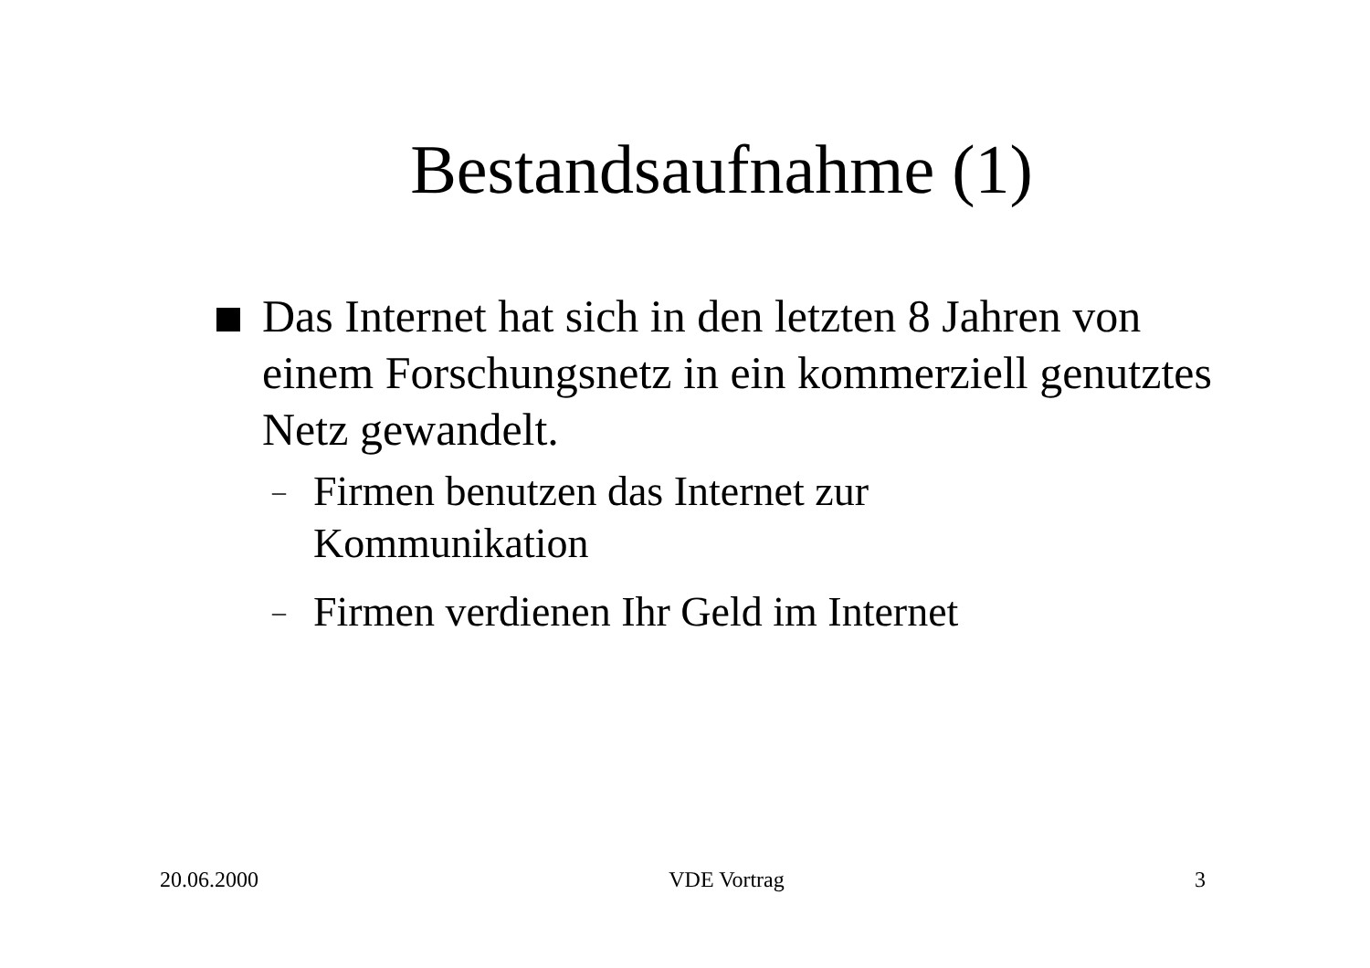Bestandsaufnahme (1)
Das Internet hat sich in den letzten 8 Jahren von einem Forschungsnetz in ein kommerziell genutztes Netz gewandelt.
– Firmen benutzen das Internet zur Kommunikation
– Firmen verdienen Ihr Geld im Internet
20.06.2000 VDE Vortrag 3